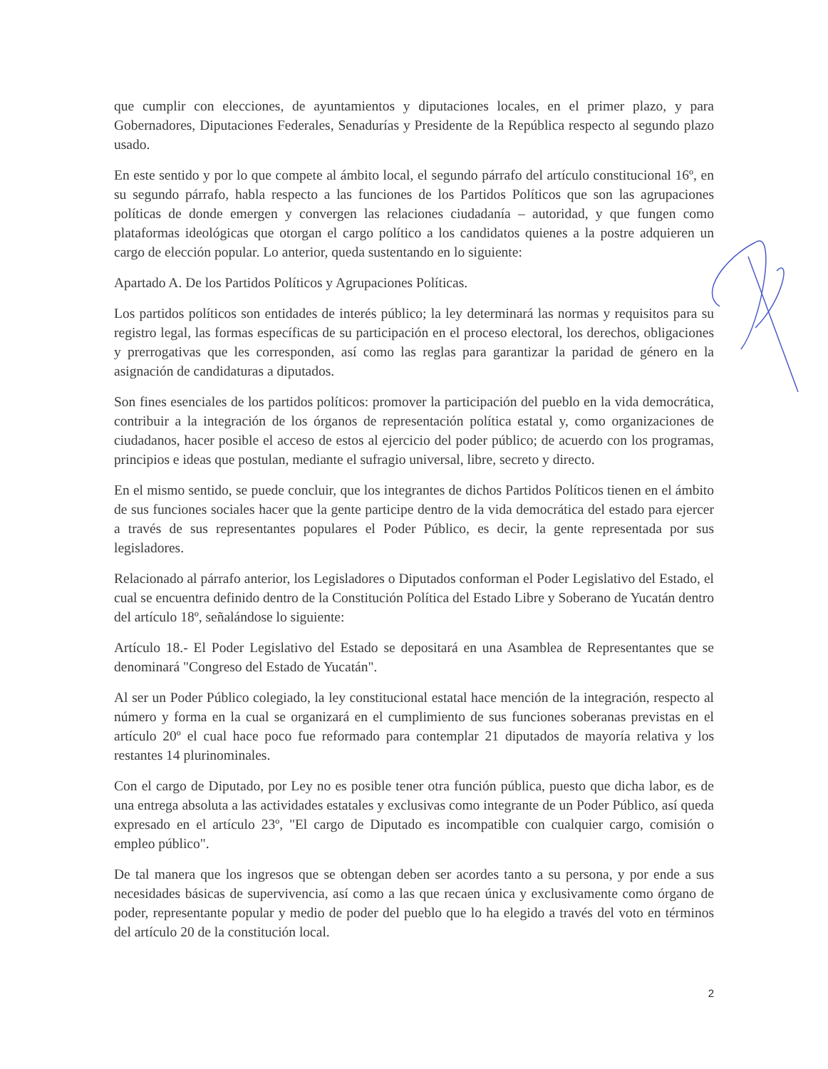que cumplir con elecciones, de ayuntamientos y diputaciones locales, en el primer plazo, y para Gobernadores, Diputaciones Federales, Senadurías y Presidente de la República respecto al segundo plazo usado.
En este sentido y por lo que compete al ámbito local, el segundo párrafo del artículo constitucional 16º, en su segundo párrafo, habla respecto a las funciones de los Partidos Políticos que son las agrupaciones políticas de donde emergen y convergen las relaciones ciudadanía – autoridad, y que fungen como plataformas ideológicas que otorgan el cargo político a los candidatos quienes a la postre adquieren un cargo de elección popular. Lo anterior, queda sustentando en lo siguiente:
Apartado A. De los Partidos Políticos y Agrupaciones Políticas.
Los partidos políticos son entidades de interés público; la ley determinará las normas y requisitos para su registro legal, las formas específicas de su participación en el proceso electoral, los derechos, obligaciones y prerrogativas que les corresponden, así como las reglas para garantizar la paridad de género en la asignación de candidaturas a diputados.
Son fines esenciales de los partidos políticos: promover la participación del pueblo en la vida democrática, contribuir a la integración de los órganos de representación política estatal y, como organizaciones de ciudadanos, hacer posible el acceso de estos al ejercicio del poder público; de acuerdo con los programas, principios e ideas que postulan, mediante el sufragio universal, libre, secreto y directo.
En el mismo sentido, se puede concluir, que los integrantes de dichos Partidos Políticos tienen en el ámbito de sus funciones sociales hacer que la gente participe dentro de la vida democrática del estado para ejercer a través de sus representantes populares el Poder Público, es decir, la gente representada por sus legisladores.
Relacionado al párrafo anterior, los Legisladores o Diputados conforman el Poder Legislativo del Estado, el cual se encuentra definido dentro de la Constitución Política del Estado Libre y Soberano de Yucatán dentro del artículo 18º, señalándose lo siguiente:
Artículo 18.- El Poder Legislativo del Estado se depositará en una Asamblea de Representantes que se denominará "Congreso del Estado de Yucatán".
Al ser un Poder Público colegiado, la ley constitucional estatal hace mención de la integración, respecto al número y forma en la cual se organizará en el cumplimiento de sus funciones soberanas previstas en el artículo 20º el cual hace poco fue reformado para contemplar 21 diputados de mayoría relativa y los restantes 14 plurinominales.
Con el cargo de Diputado, por Ley no es posible tener otra función pública, puesto que dicha labor, es de una entrega absoluta a las actividades estatales y exclusivas como integrante de un Poder Público, así queda expresado en el artículo 23º, "El cargo de Diputado es incompatible con cualquier cargo, comisión o empleo público".
De tal manera que los ingresos que se obtengan deben ser acordes tanto a su persona, y por ende a sus necesidades básicas de supervivencia, así como a las que recaen única y exclusivamente como órgano de poder, representante popular y medio de poder del pueblo que lo ha elegido a través del voto en términos del artículo 20 de la constitución local.
2